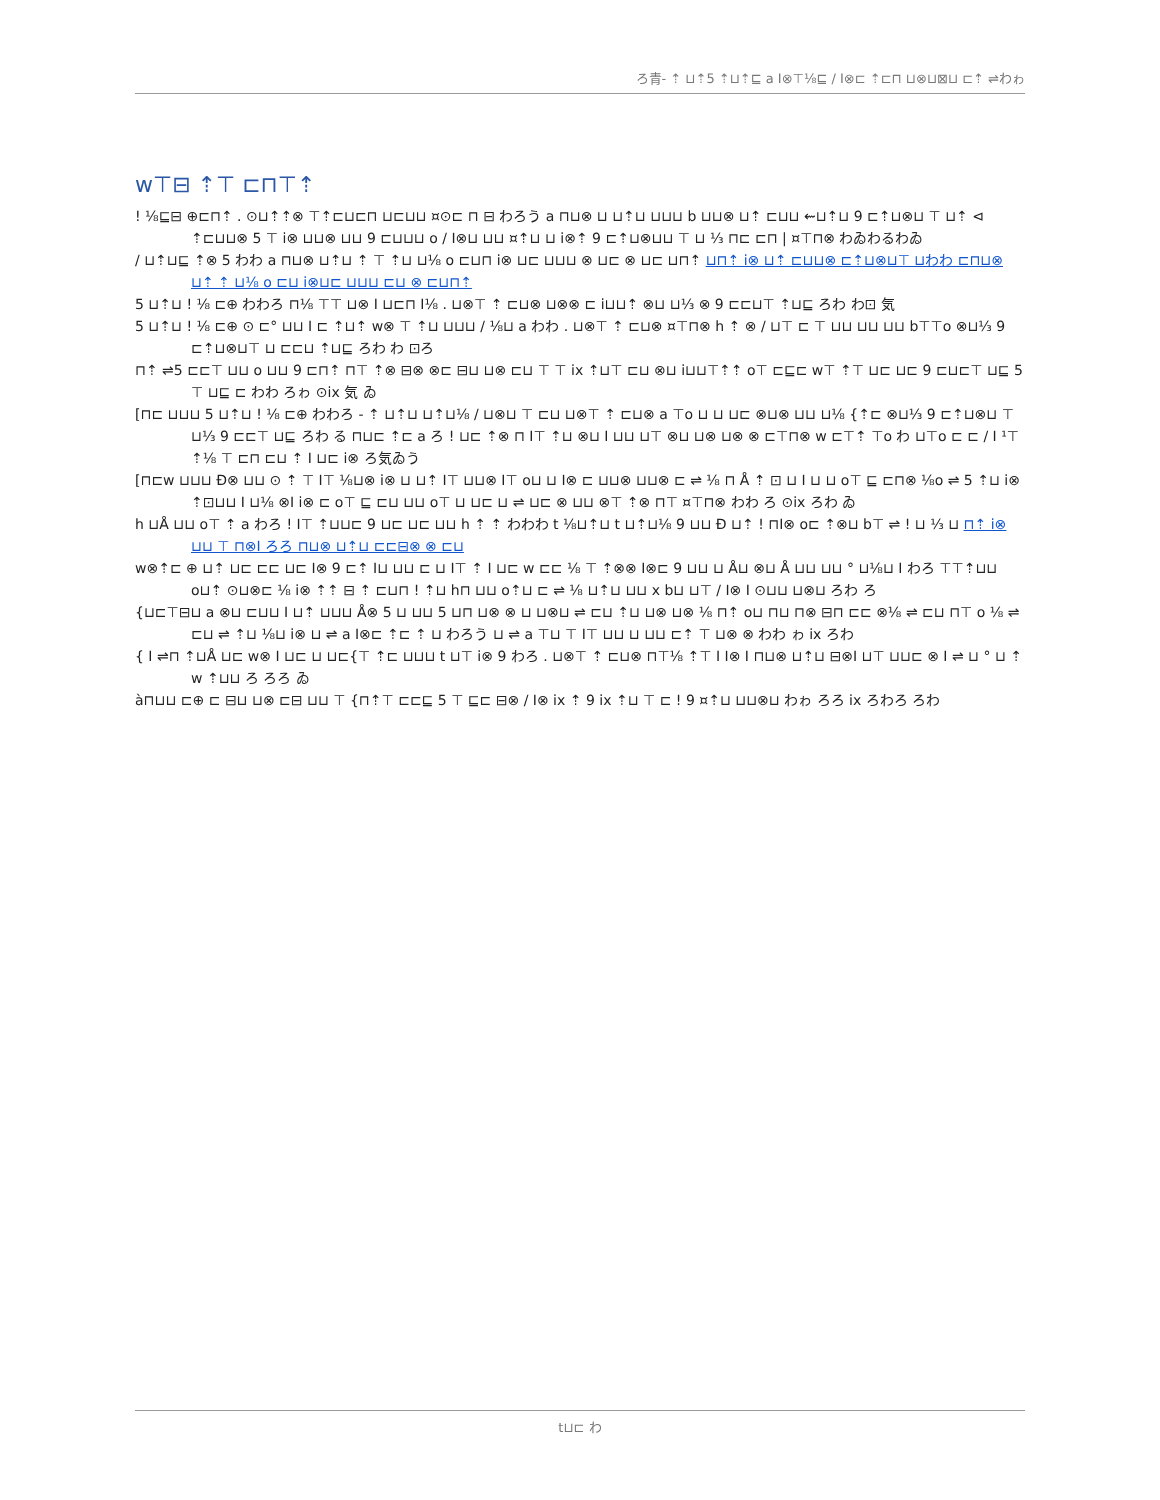ろ⻘- ⇡ ⊔⇡5 ⇡⊔⇡⊑ a I⊗⊤⅛⊑ / I⊗⊏ ⇡⊏⊓ ⊔⊗⊔⊠⊔ ⊏⇡ ⇌わゎ
w⊤⊟ ⇡⊤ ⊏⊓⊤⇡
! ⅛⊑⊟ ⊕⊏⊓⇡ . ⊙⊔⇡⇡⊗ ⊤⇡⊏⊔⊏⊓ ⊔⊏⊔⊔ ¤⊙⊏ ⊓ ⊟ わろう a ⊓⊔⊗ ⊔ ⊔⇡⊔ ⊔⊔⊔ b ⊔⊔⊗ ⊔⇡ ⊏⊔⊔ ⇜⊔⇡⊔ 9 ⊏⇡⊔⊗⊔ ⊤ ⊔⇡ ⊲ ⇡⊏⊔⊔⊗ 5 ⊤ i⊗ ⊔⊔⊗ ⊔⊔ 9 ⊏⊔⊔⊔ o / I⊗⊔ ⊔⊔ ¤⇡⊔ ⊔ i⊗⇡ 9 ⊏⇡⊔⊗⊔⊔ ⊤ ⊔ ⅓ ⊓⊏ ⊏⊓ | ¤⊤⊓⊗ わゐわるわゐ
/ ⊔⇡⊔⊑ ⇡⊗ 5 わわ a ⊓⊔⊗ ⊔⇡⊔ ⇡ ⊤ ⇡⊔ ⊔⅛ o ⊏⊔⊓ i⊗ ⊔⊏ ⊔⊔⊔ ⊗ ⊔⊏ ⊗ ⊔⊏ ⊔⊓⇡ ⊔⊓⇡ i⊗ ⊔⇡ ⊏⊔⊔⊗ ⊏⇡⊔⊗⊔⊤ ⊔わわ ⊏⊓⊔⊗ ⊔⇡ ⇡ ⊔⅛ o ⊏⊔ i⊗⊔⊏ ⊔⊔⊔ ⊏⊔ ⊗ ⊏⊔⊓⇡
5 ⊔⇡⊔ ! ⅛ ⊏⊕ わわろ ⊓⅛ ⊤⊤ ⊔⊗ I ⊔⊏⊓ I⅛ . ⊔⊗⊤ ⇡ ⊏⊔⊗ ⊔⊗⊗ ⊏ i⊔⊔⇡ ⊗⊔ ⊔⅓ ⊗ 9 ⊏⊏⊔⊤ ⇡⊔⊑ ろわ わ⊡ 気
5 ⊔⇡⊔ ! ⅛ ⊏⊕ ⊙ ⊏° ⊔⊔ I ⊏ ⇡⊔⇡ w⊗ ⊤ ⇡⊔ ⊔⊔⊔ / ⅛⊔ a わわ . ⊔⊗⊤ ⇡ ⊏⊔⊗ ¤⊤⊓⊗ h ⇡ ⊗ / ⊔⊤ ⊏ ⊤ ⊔⊔ ⊔⊔ ⊔⊔ b⊤⊤o ⊗⊔⅓ 9 ⊏⇡⊔⊗⊔⊤ ⊔ ⊏⊏⊔ ⇡⊔⊑ ろわ わ ⊡ろ
⊓⇡ ⇌5 ⊏⊏⊤ ⊔⊔ o ⊔⊔ 9 ⊏⊓⇡ ⊓⊤ ⇡⊗ ⊟⊗ ⊗⊏ ⊟⊔ ⊔⊗ ⊏⊔ ⊤ ⊤ ix ⇡⊔⊤ ⊏⊔ ⊗⊔ i⊔⊔⊤⇡⇡ o⊤ ⊏⊑⊏ w⊤ ⇡⊤ ⊔⊏ ⊔⊏ 9 ⊏⊔⊏⊤ ⊔⊑ 5 ⊤ ⊔⊑ ⊏ わわ ろゎ ⊙ix 気 ゐ
[⊓⊏ ⊔⊔⊔ 5 ⊔⇡⊔ ! ⅛ ⊏⊕ わわろ - ⇡ ⊔⇡⊔ ⊔⇡⊔⅛ / ⊔⊗⊔ ⊤ ⊏⊔ ⊔⊗⊤ ⇡ ⊏⊔⊗ a ⊤o ⊔ ⊔ ⊔⊏ ⊗⊔⊗ ⊔⊔ ⊔⅛ {⇡⊏ ⊗⊔⅓ 9 ⊏⇡⊔⊗⊔ ⊤ ⊔⅓ 9 ⊏⊏⊤ ⊔⊑ ろわ る ⊓⊔⊏ ⇡⊏ a ろ ! ⊔⊏ ⇡⊗ ⊓ I⊤ ⇡⊔ ⊗⊔ I ⊔⊔ ⊔⊤ ⊗⊔ ⊔⊗ ⊔⊗ ⊗ ⊏⊤⊓⊗ w ⊏⊤⇡ ⊤o わ ⊔⊤o ⊏ ⊏ / I ¹⊤ ⇡⅛ ⊤ ⊏⊓ ⊏⊔ ⇡ I ⊔⊏ i⊗ ろ気ゐう
[⊓⊏w ⊔⊔⊔ Ð⊗ ⊔⊔ ⊙ ⇡ ⊤ I⊤ ⅛⊔⊗ i⊗ ⊔ ⊔⇡ I⊤ ⊔⊔⊗ I⊤ o⊔ ⊔ I⊗ ⊏ ⊔⊔⊗ ⊔⊔⊗ ⊏ ⇌ ⅛ ⊓ Å ⇡ ⊡ ⊔ I ⊔ ⊔ o⊤ ⊑ ⊏⊓⊗ ⅛o ⇌ 5 ⇡⊔ i⊗ ⇡⊡⊔⊔ I ⊔⅛ ⊗I i⊗ ⊏ o⊤ ⊑ ⊏⊔ ⊔⊔ o⊤ ⊔ ⊔⊏ ⊔ ⇌ ⊔⊏ ⊗ ⊔⊔ ⊗⊤ ⇡⊗ ⊓⊤ ¤⊤⊓⊗ わわ ろ ⊙ix ろわ ゐ
h ⊔Å ⊔⊔ o⊤ ⇡ a わろ ! I⊤ ⇡⊔⊔⊏ 9 ⊔⊏ ⊔⊏ ⊔⊔ h ⇡ ⇡ わわわ t ⅛⊔⇡⊔ t ⊔⇡⊔⅛ 9 ⊔⊔ Ð ⊔⇡ ! ⊓I⊗ o⊏ ⇡⊗⊔ b⊤ ⇌ ! ⊔ ⅓ ⊔ ⊓⇡ i⊗ ⊔⊔ ⊤ ⊓⊗I ろろ ⊓⊔⊗ ⊔⇡⊔ ⊏⊏⊟⊗ ⊗ ⊏⊔
w⊗⇡⊏ ⊕ ⊔⇡ ⊔⊏ ⊏⊏ ⊔⊏ I⊗ 9 ⊏⇡ I⊔ ⊔⊔ ⊏ ⊔ I⊤ ⇡ I ⊔⊏ w ⊏⊏ ⅛ ⊤ ⇡⊗⊗ I⊗⊏ 9 ⊔⊔ ⊔ Å⊔ ⊗⊔ Å ⊔⊔ ⊔⊔ ° ⊔⅛⊔ I わろ ⊤⊤⇡⊔⊔ o⊔⇡ ⊙⊔⊗⊏ ⅛ i⊗ ⇡⇡ ⊟ ⇡ ⊏⊔⊓ ! ⇡⊔ h⊓ ⊔⊔ o⇡⊔ ⊏ ⇌ ⅛ ⊔⇡⊔ ⊔⊔ x b⊔ ⊔⊤ / I⊗ I ⊙⊔⊔ ⊔⊗⊔ ろわ ろ
{⊔⊏⊤⊟⊔ a ⊗⊔ ⊏⊔⊔ I ⊔⇡ ⊔⊔⊔ Å⊗ 5 ⊔ ⊔⊔ 5 ⊔⊓ ⊔⊗ ⊗ ⊔ ⊔⊗⊔ ⇌ ⊏⊔ ⇡⊔ ⊔⊗ ⊔⊗ ⅛ ⊓⇡ o⊔ ⊓⊔ ⊓⊗ ⊟⊓ ⊏⊏ ⊗⅛ ⇌ ⊏⊔ ⊓⊤ o ⅛ ⇌ ⊏⊔ ⇌ ⇡⊔ ⅛⊔ i⊗ ⊔ ⇌ a I⊗⊏ ⇡⊏ ⇡ ⊔ わろう ⊔ ⇌ a ⊤⊔ ⊤ I⊤ ⊔⊔ ⊔ ⊔⊔ ⊏⇡ ⊤ ⊔⊗ ⊗ わわ ゎ ix ろわ
{ I ⇌⊓ ⇡⊔Å ⊔⊏ w⊗ I ⊔⊏ ⊔ ⊔⊏{⊤ ⇡⊏ ⊔⊔⊔ t ⊔⊤ i⊗ 9 わろ . ⊔⊗⊤ ⇡ ⊏⊔⊗ ⊓⊤⅛ ⇡⊤ I I⊗ I ⊓⊔⊗ ⊔⇡⊔ ⊟⊗I ⊔⊤ ⊔⊔⊏ ⊗ I ⇌ ⊔ ° ⊔ ⇡ w ⇡⊔⊔ ろ ろろ ゐ
à⊓⊔⊔ ⊏⊕ ⊏ ⊟⊔ ⊔⊗ ⊏⊟ ⊔⊔ ⊤ {⊓⇡⊤ ⊏⊏⊑ 5 ⊤ ⊑⊏ ⊟⊗ / I⊗ ix ⇡ 9 ix ⇡⊔ ⊤ ⊏ ! 9 ¤⇡⊔ ⊔⊔⊗⊔ わゎ ろろ ix ろわろ ろわ
t⊔⊏ わ